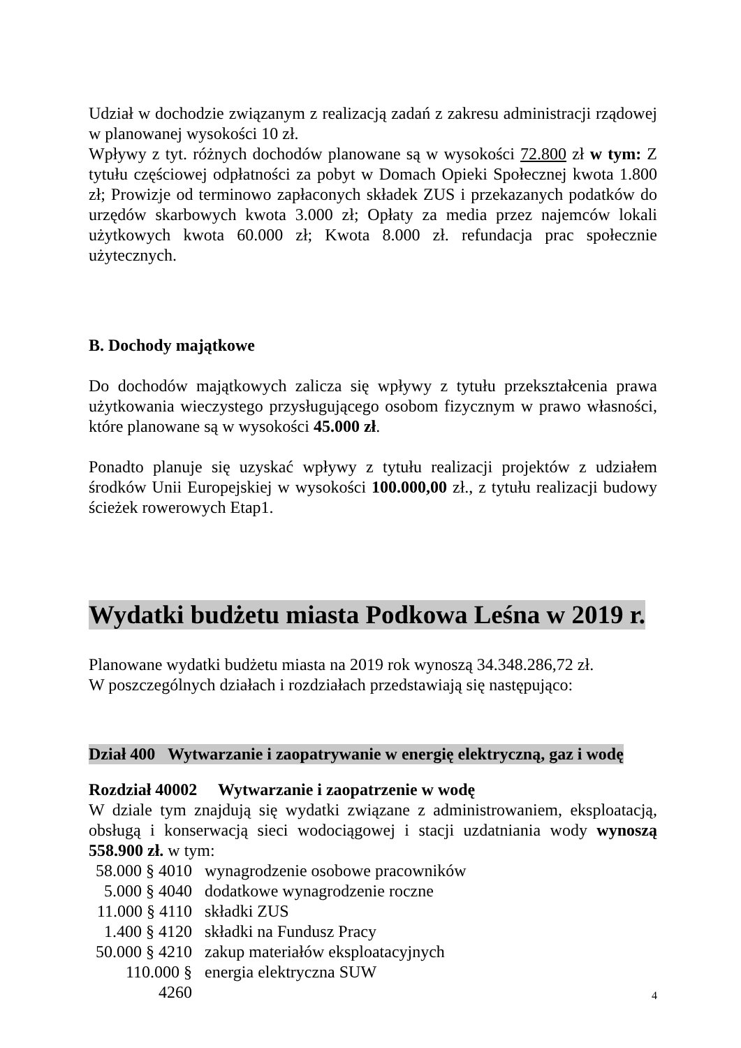Udział w dochodzie związanym z realizacją zadań z zakresu administracji rządowej w planowanej wysokości 10 zł.
Wpływy z tyt. różnych dochodów planowane są w wysokości 72.800 zł w tym: Z tytułu częściowej odpłatności za pobyt w Domach Opieki Społecznej kwota 1.800 zł; Prowizje od terminowo zapłaconych składek ZUS i przekazanych podatków do urzędów skarbowych kwota 3.000 zł; Opłaty za media przez najemców lokali użytkowych kwota 60.000 zł; Kwota 8.000 zł. refundacja prac społecznie użytecznych.
B. Dochody majątkowe
Do dochodów majątkowych zalicza się wpływy z tytułu przekształcenia prawa użytkowania wieczystego przysługującego osobom fizycznym w prawo własności, które planowane są w wysokości 45.000 zł.
Ponadto planuje się uzyskać wpływy z tytułu realizacji projektów z udziałem środków Unii Europejskiej w wysokości 100.000,00 zł., z tytułu realizacji budowy ścieżek rowerowych Etap1.
Wydatki budżetu miasta Podkowa Leśna w 2019 r.
Planowane wydatki budżetu miasta na 2019 rok wynoszą 34.348.286,72 zł.
W poszczególnych działach i rozdziałach przedstawiają się następująco:
Dział 400 Wytwarzanie i zaopatrywanie w energię elektryczną, gaz i wodę
Rozdział 40002 Wytwarzanie i zaopatrzenie w wodę
W dziale tym znajdują się wydatki związane z administrowaniem, eksploatacją, obsługą i konserwacją sieci wodociągowej i stacji uzdatniania wody wynoszą 558.900 zł. w tym:
58.000 § 4010 wynagrodzenie osobowe pracowników
5.000 § 4040 dodatkowe wynagrodzenie roczne
11.000 § 4110 składki ZUS
1.400 § 4120 składki na Fundusz Pracy
50.000 § 4210 zakup materiałów eksploatacyjnych
110.000 § 4260 energia elektryczna SUW
4